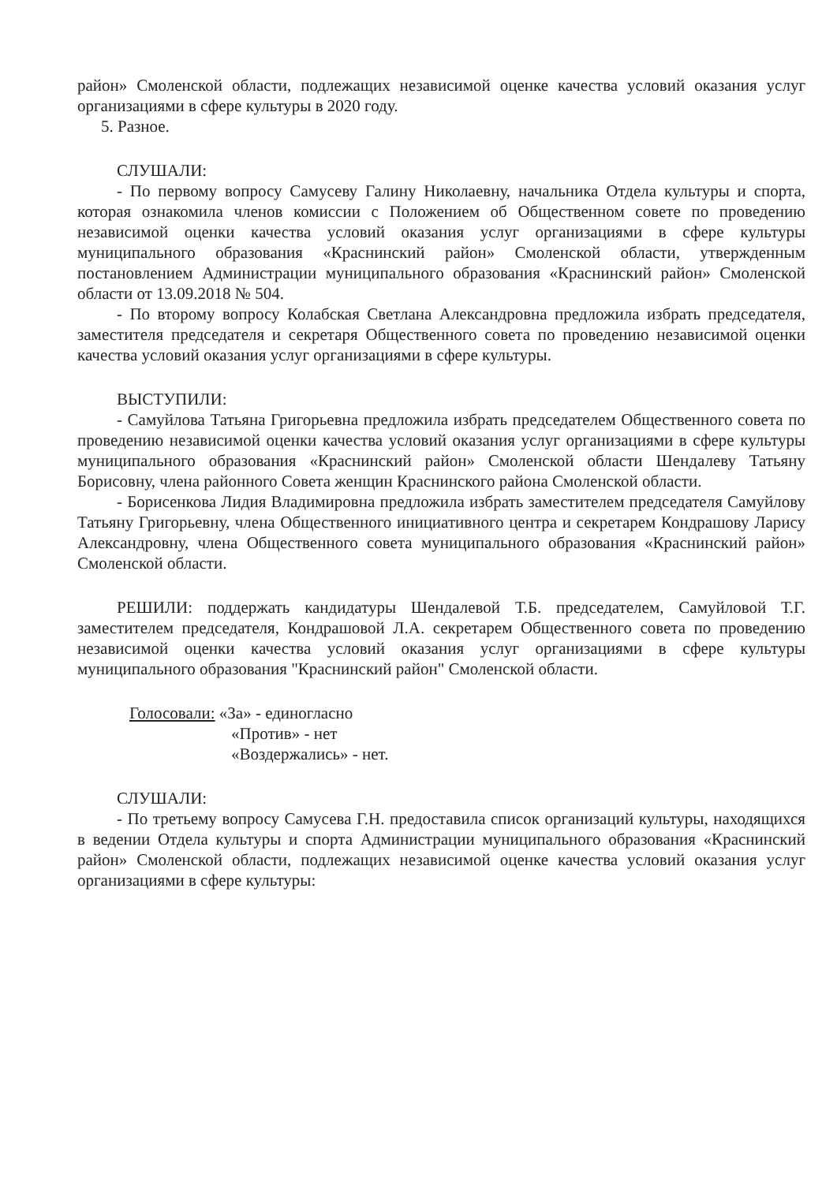район» Смоленской области, подлежащих независимой оценке качества условий оказания услуг организациями в сфере культуры в 2020 году.
5. Разное.
СЛУШАЛИ:
- По первому вопросу Самусеву Галину Николаевну, начальника Отдела культуры и спорта, которая ознакомила членов комиссии с Положением об Общественном совете по проведению независимой оценки качества условий оказания услуг организациями в сфере культуры муниципального образования «Краснинский район» Смоленской области, утвержденным постановлением Администрации муниципального образования «Краснинский район» Смоленской области от 13.09.2018 № 504.
- По второму вопросу Колабская Светлана Александровна предложила избрать председателя, заместителя председателя и секретаря Общественного совета по проведению независимой оценки качества условий оказания услуг организациями в сфере культуры.
ВЫСТУПИЛИ:
- Самуйлова Татьяна Григорьевна предложила избрать председателем Общественного совета по проведению независимой оценки качества условий оказания услуг организациями в сфере культуры муниципального образования «Краснинский район» Смоленской области Шендалеву Татьяну Борисовну, члена районного Совета женщин Краснинского района Смоленской области.
- Борисенкова Лидия Владимировна предложила избрать заместителем председателя Самуйлову Татьяну Григорьевну, члена Общественного инициативного центра и секретарем Кондрашову Ларису Александровну, члена Общественного совета муниципального образования «Краснинский район» Смоленской области.
РЕШИЛИ: поддержать кандидатуры Шендалевой Т.Б. председателем, Самуйловой Т.Г. заместителем председателя, Кондрашовой Л.А. секретарем Общественного совета по проведению независимой оценки качества условий оказания услуг организациями в сфере культуры муниципального образования "Краснинский район" Смоленской области.
Голосовали: «За» - единогласно
«Против» - нет
«Воздержались» - нет.
СЛУШАЛИ:
- По третьему вопросу Самусева Г.Н. предоставила список организаций культуры, находящихся в ведении Отдела культуры и спорта Администрации муниципального образования «Краснинский район» Смоленской области, подлежащих независимой оценке качества условий оказания услуг организациями в сфере культуры: